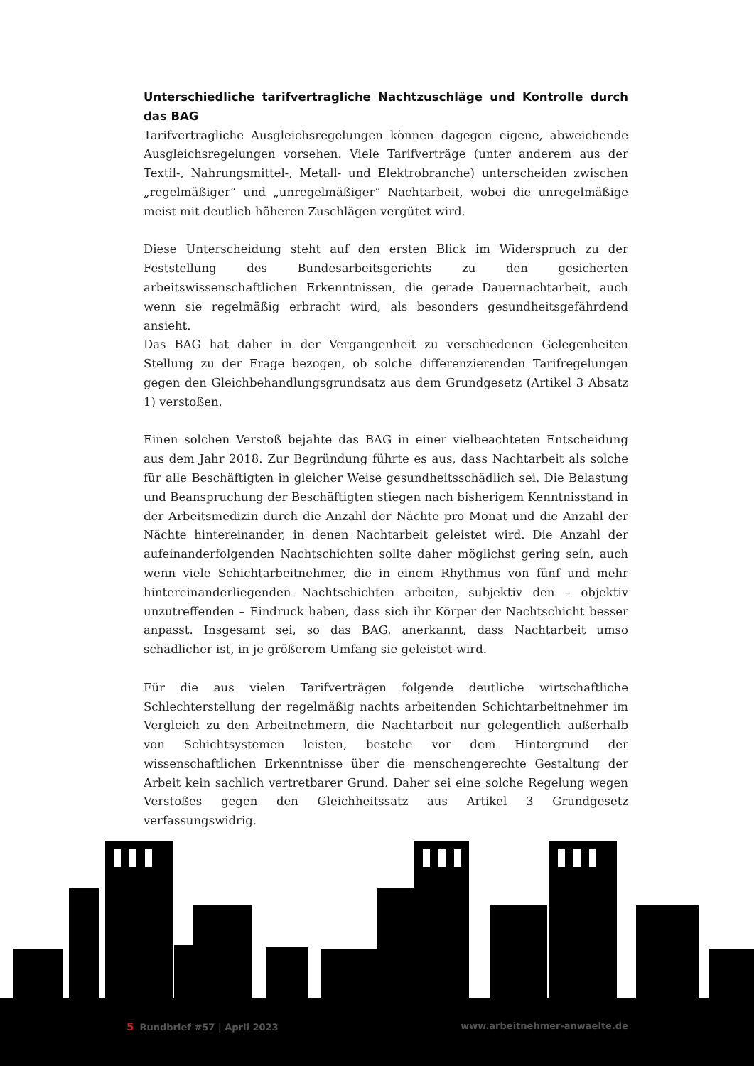Unterschiedliche tarifvertragliche Nachtzuschläge und Kontrolle durch das BAG
Tarifvertragliche Ausgleichsregelungen können dagegen eigene, abweichende Ausgleichsregelungen vorsehen. Viele Tarifverträge (unter anderem aus der Textil-, Nahrungsmittel-, Metall- und Elektrobranche) unterscheiden zwischen „regelmäßiger“ und „unregelmäßiger“ Nachtarbeit, wobei die unregelmäßige meist mit deutlich höheren Zuschlägen vergütet wird.
Diese Unterscheidung steht auf den ersten Blick im Widerspruch zu der Feststellung des Bundesarbeitsgerichts zu den gesicherten arbeitswissenschaftlichen Erkenntnissen, die gerade Dauernachtarbeit, auch wenn sie regelmäßig erbracht wird, als besonders gesundheitsgefährdend ansieht.
Das BAG hat daher in der Vergangenheit zu verschiedenen Gelegenheiten Stellung zu der Frage bezogen, ob solche differenzierenden Tarifregelungen gegen den Gleichbehandlungsgrundsatz aus dem Grundgesetz (Artikel 3 Absatz 1) verstoßen.
Einen solchen Verstoß bejahte das BAG in einer vielbeachteten Entscheidung aus dem Jahr 2018. Zur Begründung führte es aus, dass Nachtarbeit als solche für alle Beschäftigten in gleicher Weise gesundheitsschädlich sei. Die Belastung und Beanspruchung der Beschäftigten stiegen nach bisherigem Kenntnisstand in der Arbeitsmedizin durch die Anzahl der Nächte pro Monat und die Anzahl der Nächte hintereinander, in denen Nachtarbeit geleistet wird. Die Anzahl der aufeinanderfolgenden Nachtschichten sollte daher möglichst gering sein, auch wenn viele Schichtarbeitnehmer, die in einem Rhythmus von fünf und mehr hintereinanderliegenden Nachtschichten arbeiten, subjektiv den – objektiv unzutreffenden – Eindruck haben, dass sich ihr Körper der Nachtschicht besser anpasst. Insgesamt sei, so das BAG, anerkannt, dass Nachtarbeit umso schädlicher ist, in je größerem Umfang sie geleistet wird.
Für die aus vielen Tarifverträgen folgende deutliche wirtschaftliche Schlechterstellung der regelmäßig nachts arbeitenden Schichtarbeitnehmer im Vergleich zu den Arbeitnehmern, die Nachtarbeit nur gelegentlich außerhalb von Schichtsystemen leisten, bestehe vor dem Hintergrund der wissenschaftlichen Erkenntnisse über die menschengerechte Gestaltung der Arbeit kein sachlich vertretbarer Grund. Daher sei eine solche Regelung wegen Verstoßes gegen den Gleichheitssatz aus Artikel 3 Grundgesetz verfassungswidrig.
5 Rundbrief #57 | April 2023 www.arbeitnehmer-anwaelte.de